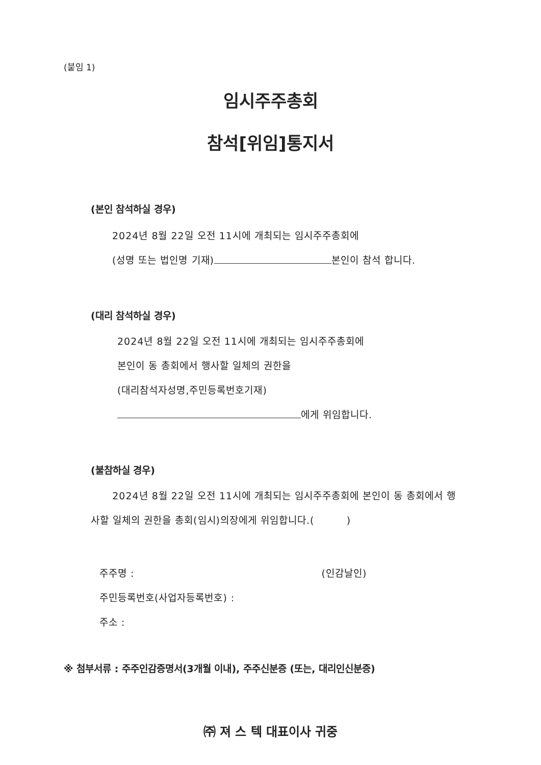(붙임 1)
임시주주총회
참석[위임]통지서
(본인 참석하실 경우)
2024년 8월 22일 오전 11시에 개최되는 임시주주총회에
(성명 또는 법인명 기재) 본인이 참석 합니다.
(대리 참석하실 경우)
2024년 8월 22일 오전 11시에 개최되는 임시주주총회에
본인이 동 총회에서 행사할 일체의 권한을
(대리참석자성명,주민등록번호기재)
에게 위임합니다.
(불참하실 경우)
2024년 8월 22일 오전 11시에 개최되는 임시주주총회에 본인이 동 총회에서 행사할 일체의 권한을 총회(임시)의장에게 위임합니다.( )
주주명 : (인감날인)
주민등록번호(사업자등록번호) :
주소 :
※ 첨부서류 : 주주인감증명서(3개월 이내), 주주신분증 (또는, 대리인신분증)
㈜ 져 스 텍 대표이사 귀중